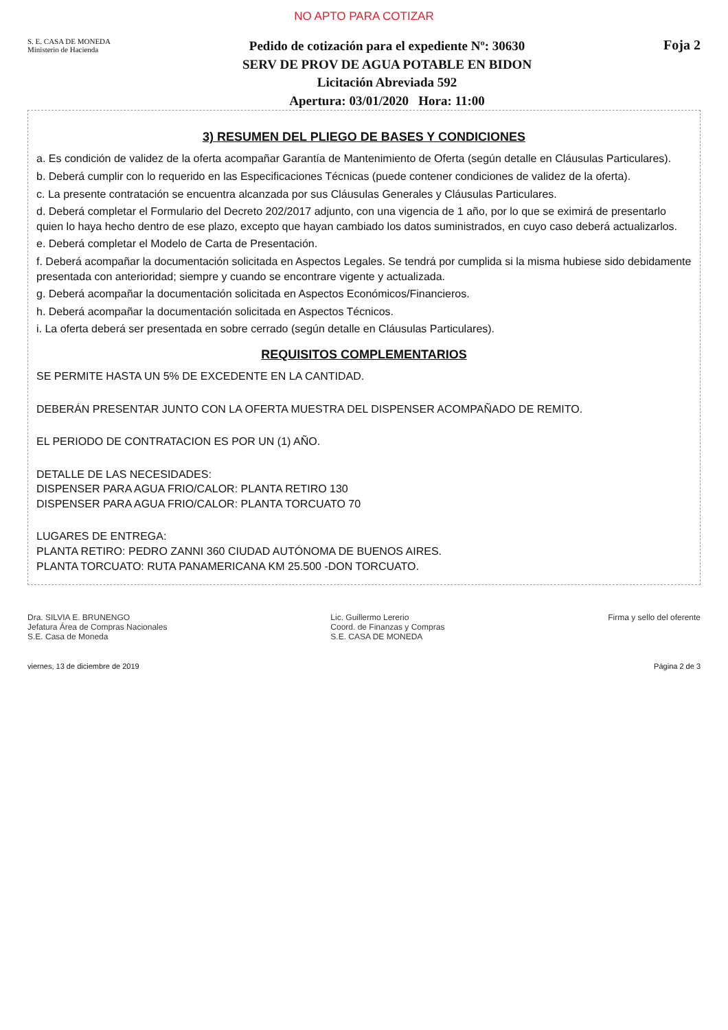NO APTO PARA COTIZAR
S. E. CASA DE MONEDA
Ministerio de Hacienda
Pedido de cotización para el expediente Nº: 30630
SERV DE PROV DE AGUA POTABLE EN BIDON
Licitación Abreviada 592
Apertura: 03/01/2020 Hora: 11:00
Foja 2
3) RESUMEN DEL PLIEGO DE BASES Y CONDICIONES
a. Es condición de validez de la oferta acompañar Garantía de Mantenimiento de Oferta (según detalle en Cláusulas Particulares).
b. Deberá cumplir con lo requerido en las Especificaciones Técnicas (puede contener condiciones de validez de la oferta).
c. La presente contratación se encuentra alcanzada por sus Cláusulas Generales y Cláusulas Particulares.
d. Deberá completar el Formulario del Decreto 202/2017 adjunto, con una vigencia de 1 año, por lo que se eximirá de presentarlo quien lo haya hecho dentro de ese plazo, excepto que hayan cambiado los datos suministrados, en cuyo caso deberá actualizarlos.
e. Deberá completar el Modelo de Carta de Presentación.
f. Deberá acompañar la documentación solicitada en Aspectos Legales. Se tendrá por cumplida si la misma hubiese sido debidamente presentada con anterioridad; siempre y cuando se encontrare vigente y actualizada.
g. Deberá acompañar la documentación solicitada en Aspectos Económicos/Financieros.
h. Deberá acompañar la documentación solicitada en Aspectos Técnicos.
i. La oferta deberá ser presentada en sobre cerrado (según detalle en Cláusulas Particulares).
REQUISITOS COMPLEMENTARIOS
SE PERMITE HASTA UN 5% DE EXCEDENTE EN LA CANTIDAD.
DEBERÁN PRESENTAR JUNTO CON LA OFERTA MUESTRA DEL DISPENSER ACOMPAÑADO DE REMITO.
EL PERIODO DE CONTRATACION ES POR UN (1) AÑO.
DETALLE DE LAS NECESIDADES:
DISPENSER PARA AGUA FRIO/CALOR: PLANTA RETIRO 130
DISPENSER PARA AGUA FRIO/CALOR: PLANTA TORCUATO 70
LUGARES DE ENTREGA:
PLANTA RETIRO: PEDRO ZANNI 360 CIUDAD AUTÓNOMA DE BUENOS AIRES.
PLANTA TORCUATO: RUTA PANAMERICANA KM 25.500 -DON TORCUATO.
Dra. SILVIA E. BRUNENGO
Jefatura Área de Compras Nacionales
S.E. Casa de Moneda
Lic. Guillermo Lererio
Coord. de Finanzas y Compras
S.E. CASA DE MONEDA
Firma y sello del oferente
viernes, 13 de diciembre de 2019 Página 2 de 3